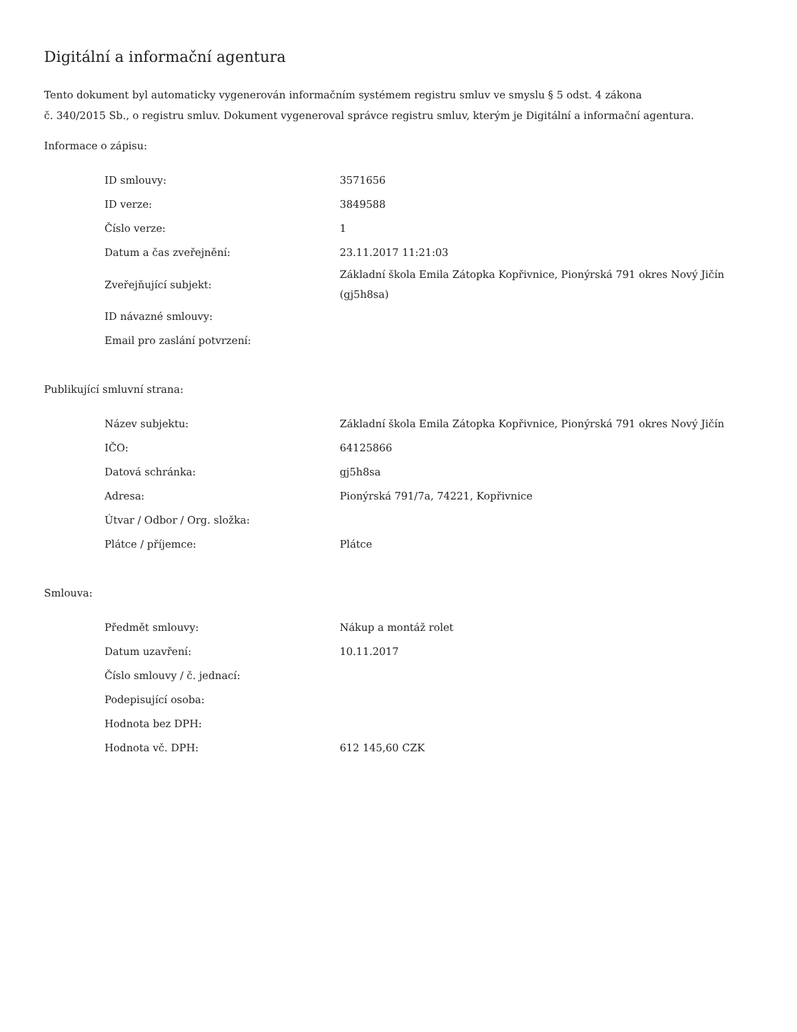Digitální a informační agentura
Tento dokument byl automaticky vygenerován informačním systémem registru smluv ve smyslu § 5 odst. 4 zákona
č. 340/2015 Sb., o registru smluv. Dokument vygeneroval správce registru smluv, kterým je Digitální a informační agentura.
Informace o zápisu:
| ID smlouvy: | 3571656 |
| ID verze: | 3849588 |
| Číslo verze: | 1 |
| Datum a čas zveřejnění: | 23.11.2017 11:21:03 |
| Zveřejňující subjekt: | Základní škola Emila Zátopka Kopřivnice, Pionýrská 791 okres Nový Jičín (gj5h8sa) |
| ID návazné smlouvy: | |
| Email pro zaslání potvrzení: | |
Publikující smluvní strana:
| Název subjektu: | Základní škola Emila Zátopka Kopřivnice, Pionýrská 791 okres Nový Jičín |
| IČO: | 64125866 |
| Datová schránka: | gj5h8sa |
| Adresa: | Pionýrská 791/7a, 74221, Kopřivnice |
| Útvar / Odbor / Org. složka: | |
| Plátce / příjemce: | Plátce |
Smlouva:
| Předmět smlouvy: | Nákup a montáž rolet |
| Datum uzavření: | 10.11.2017 |
| Číslo smlouvy / č. jednací: | |
| Podepisující osoba: | |
| Hodnota bez DPH: | |
| Hodnota vč. DPH: | 612 145,60 CZK |